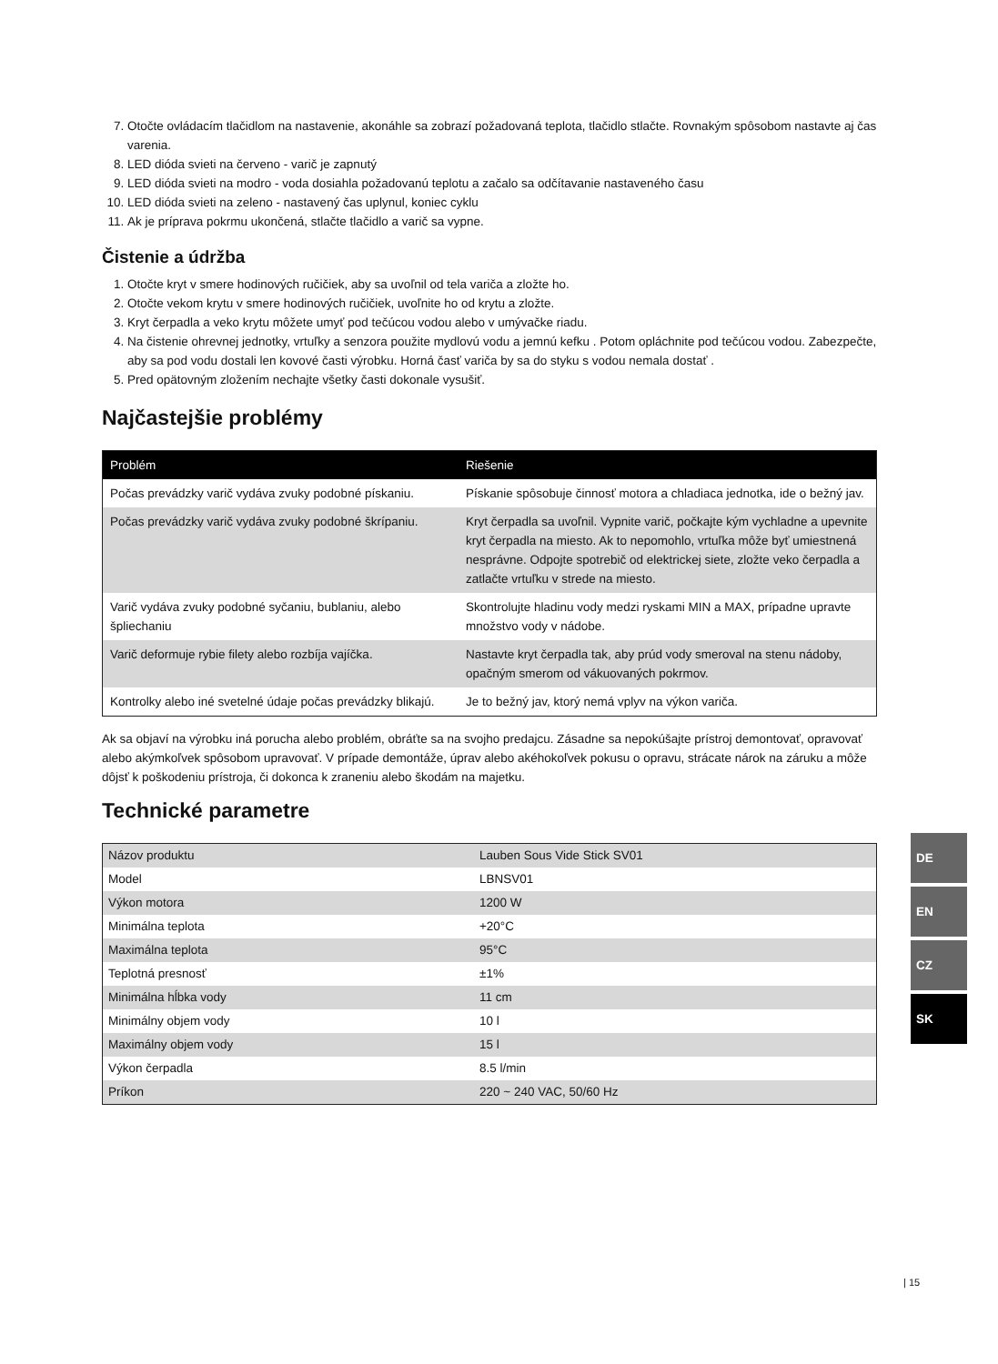7. Otočte ovládacím tlačidlom na nastavenie, akonáhle sa zobrazí požadovaná teplota, tlačidlo stlačte. Rovnakým spôsobom nastavte aj čas varenia.
8. LED dióda svieti na červeno - varič je zapnutý
9. LED dióda svieti na modro - voda dosiahla požadovanú teplotu a začalo sa odčítavanie nastaveného času
10. LED dióda svieti na zeleno - nastavený čas uplynul, koniec cyklu
11. Ak je príprava pokrmu ukončená, stlačte tlačidlo a varič sa vypne.
Čistenie a údržba
1. Otočte kryt v smere hodinových ručičiek, aby sa uvoľnil od tela variča a zložte ho.
2. Otočte vekom krytu v smere hodinových ručičiek, uvoľnite ho od krytu a zložte.
3. Kryt čerpadla a veko krytu môžete umyť pod tečúcou vodou alebo v umývačke riadu.
4. Na čistenie ohrevnej jednotky, vrtuľky a senzora použite mydlovú vodu a jemnú kefku . Potom opláchnite pod tečúcou vodou. Zabezpečte, aby sa pod vodu dostali len kovové časti výrobku. Horná časť variča by sa do styku s vodou nemala dostať .
5. Pred opätovným zložením nechajte všetky časti dokonale vysušiť.
Najčastejšie problémy
| Problém | Riešenie |
| --- | --- |
| Počas prevádzky varič vydáva zvuky podobné pískaniu. | Pískanie spôsobuje činnosť motora a chladiaca jednotka, ide o bežný jav. |
| Počas prevádzky varič vydáva zvuky podobné škrípaniu. | Kryt čerpadla sa uvoľnil. Vypnite varič, počkajte kým vychladne a upevnite kryt čerpadla na miesto. Ak to nepomohlo, vrtuľka môže byť umiestnená nesprávne. Odpojte spotrebič od elektrickej siete, zložte veko čerpadla a zatlačte vrtuľku v strede na miesto. |
| Varič vydáva zvuky podobné syčaniu, bublaniu, alebo špliechaniu | Skontrolujte hladinu vody medzi ryskami MIN a MAX, prípadne upravte množstvo vody v nádobe. |
| Varič deformuje rybie filety alebo rozbíja vajíčka. | Nastavte kryt čerpadla tak, aby prúd vody smeroval na stenu nádoby, opačným smerom od vákuovaných pokrmov. |
| Kontrolky alebo iné svetelné údaje počas prevádzky blikajú. | Je to bežný jav, ktorý nemá vplyv na výkon variča. |
Ak sa objaví na výrobku iná porucha alebo problém, obráťte sa na svojho predajcu. Zásadne sa nepokúšajte prístroj demontovať, opravovať alebo akýmkoľvek spôsobom upravovať. V prípade demontáže, úprav alebo akéhokoľvek pokusu o opravu, strácate nárok na záruku a môže dôjsť k poškodeniu prístroja, či dokonca k zraneniu alebo škodám na majetku.
Technické parametre
| Názov produktu | Lauben Sous Vide Stick SV01 |
| Model | LBNSV01 |
| Výkon motora | 1200 W |
| Minimálna teplota | +20°C |
| Maximálna teplota | 95°C |
| Teplotná presnosť | ±1% |
| Minimálna hĺbka vody | 11 cm |
| Minimálny objem vody | 10 l |
| Maximálny objem vody | 15 l |
| Výkon čerpadla | 8.5 l/min |
| Príkon | 220 ~ 240 VAC, 50/60 Hz |
DE
EN
CZ
SK
| 15